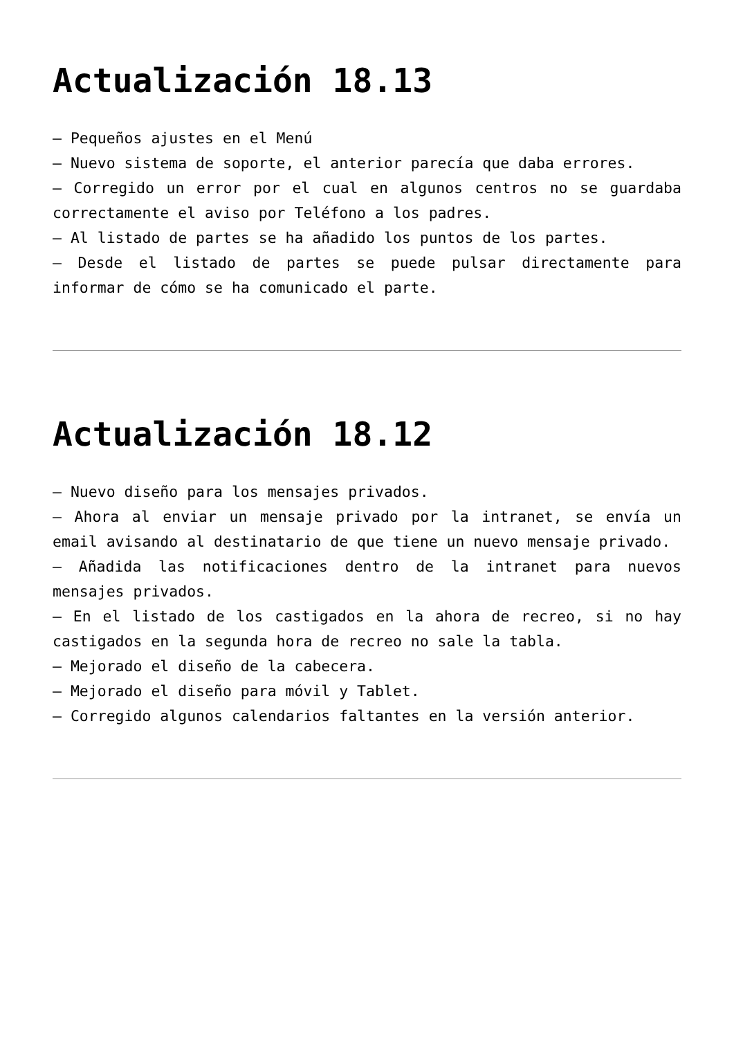Actualización 18.13
– Pequeños ajustes en el Menú
– Nuevo sistema de soporte, el anterior parecía que daba errores.
– Corregido un error por el cual en algunos centros no se guardaba correctamente el aviso por Teléfono a los padres.
– Al listado de partes se ha añadido los puntos de los partes.
– Desde el listado de partes se puede pulsar directamente para informar de cómo se ha comunicado el parte.
Actualización 18.12
– Nuevo diseño para los mensajes privados.
– Ahora al enviar un mensaje privado por la intranet, se envía un email avisando al destinatario de que tiene un nuevo mensaje privado.
– Añadida las notificaciones dentro de la intranet para nuevos mensajes privados.
– En el listado de los castigados en la ahora de recreo, si no hay castigados en la segunda hora de recreo no sale la tabla.
– Mejorado el diseño de la cabecera.
– Mejorado el diseño para móvil y Tablet.
– Corregido algunos calendarios faltantes en la versión anterior.